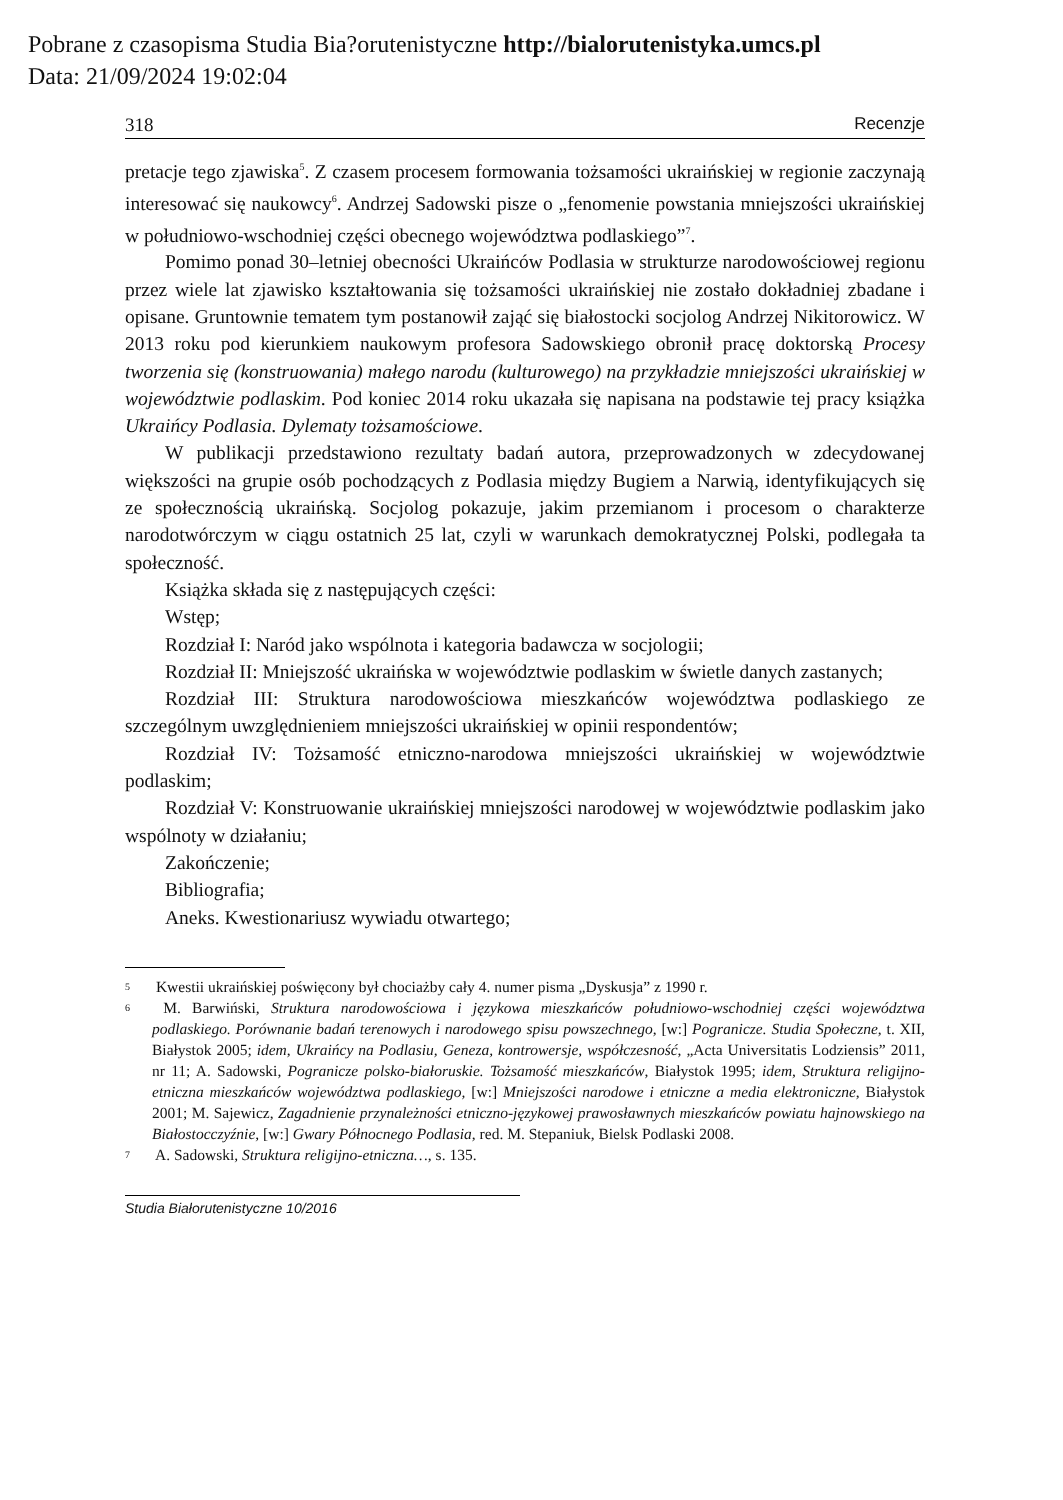Pobrane z czasopisma Studia Bia?orutenistyczne http://bialorutenistyka.umcs.pl
Data: 21/09/2024 19:02:04
318 Recenzje
pretacje tego zjawiska<sup>5</sup>. Z czasem procesem formowania tożsamości ukraińskiej w regionie zaczynają interesować się naukowcy<sup>6</sup>. Andrzej Sadowski pisze o „fenomenie powstania mniejszości ukraińskiej w południowo-wschodniej części obecnego województwa podlaskiego”<sup>7</sup>.
Pomimo ponad 30–letniej obecności Ukraińców Podlasia w strukturze narodowościowej regionu przez wiele lat zjawisko kształtowania się tożsamości ukraińskiej nie zostało dokładniej zbadane i opisane. Gruntownie tematem tym postanowił zająć się białostocki socjolog Andrzej Nikitorowicz. W 2013 roku pod kierunkiem naukowym profesora Sadowskiego obronił pracę doktorską Procesy tworzenia się (konstruowania) małego narodu (kulturowego) na przykładzie mniejszości ukraińskiej w województwie podlaskim. Pod koniec 2014 roku ukazała się napisana na podstawie tej pracy książka Ukraińcy Podlasia. Dylematy tożsamościowe.
W publikacji przedstawiono rezultaty badań autora, przeprowadzonych w zdecydowanej większości na grupie osób pochodzących z Podlasia między Bugiem a Narwią, identyfikujących się ze społecznością ukraińską. Socjolog pokazuje, jakim przemianom i procesom o charakterze narodotwórczym w ciągu ostatnich 25 lat, czyli w warunkach demokratycznej Polski, podlegała ta społeczność.
Książka składa się z następujących części:
Wstęp;
Rozdział I: Naród jako wspólnota i kategoria badawcza w socjologii;
Rozdział II: Mniejszość ukraińska w województwie podlaskim w świetle danych zastanych;
Rozdział III: Struktura narodowościowa mieszkańców województwa podlaskiego ze szczególnym uwzględnieniem mniejszości ukraińskiej w opinii respondentów;
Rozdział IV: Tożsamość etniczno-narodowa mniejszości ukraińskiej w województwie podlaskim;
Rozdział V: Konstruowanie ukraińskiej mniejszości narodowej w województwie podlaskim jako wspólnoty w działaniu;
Zakończenie;
Bibliografia;
Aneks. Kwestionariusz wywiadu otwartego;
<sup>5</sup> Kwestii ukraińskiej poświęcony był chociażby cały 4. numer pisma „Dyskusja” z 1990 r.
<sup>6</sup> M. Barwiński, Struktura narodowościowa i językowa mieszkańców południowo-wschodniej części województwa podlaskiego. Porównanie badań terenowych i narodowego spisu powszechnego, [w:] Pogranicze. Studia Społeczne, t. XII, Białystok 2005; idem, Ukraińcy na Podlasiu, Geneza, kontrowersje, współczesność, „Acta Universitatis Lodziensis” 2011, nr 11; A. Sadowski, Pogranicze polsko-białoruskie. Tożsamość mieszkańców, Białystok 1995; idem, Struktura religijno-etniczna mieszkańców województwa podlaskiego, [w:] Mniejszości narodowe i etniczne a media elektroniczne, Białystok 2001; M. Sajewicz, Zagadnienie przynależności etniczno-językowej prawosławnych mieszkańców powiatu hajnowskiego na Białostocczyźnie, [w:] Gwary Północnego Podlasia, red. M. Stepaniuk, Bielsk Podlaski 2008.
<sup>7</sup> A. Sadowski, Struktura religijno-etniczna…, s. 135.
Studia Białorutenistyczne 10/2016